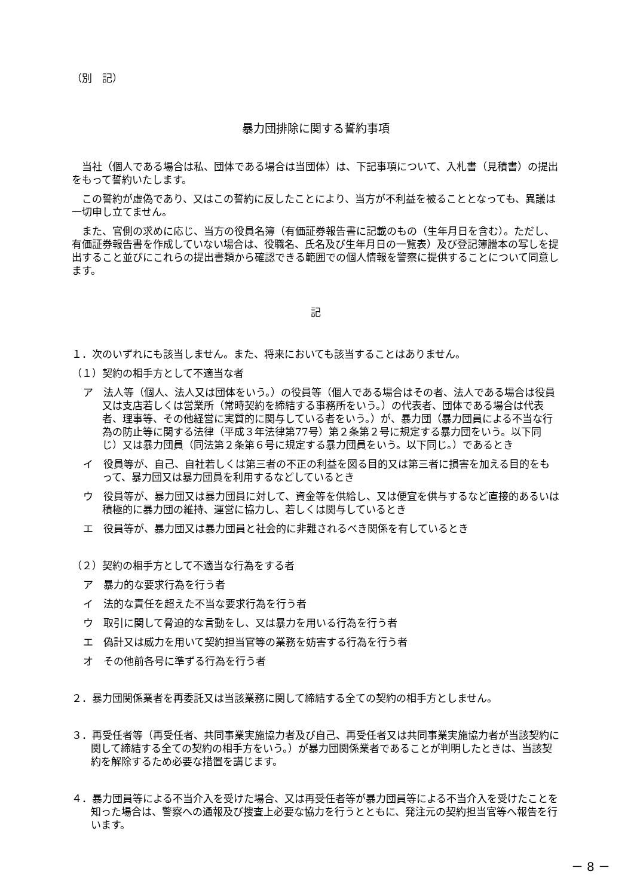（別　記）
暴力団排除に関する誓約事項
当社（個人である場合は私、団体である場合は当団体）は、下記事項について、入札書（見積書）の提出をもって誓約いたします。
この誓約が虚偽であり、又はこの誓約に反したことにより、当方が不利益を被ることとなっても、異議は一切申し立てません。
また、官側の求めに応じ、当方の役員名簿（有価証券報告書に記載のもの（生年月日を含む）。ただし、有価証券報告書を作成していない場合は、役職名、氏名及び生年月日の一覧表）及び登記簿謄本の写しを提出すること並びにこれらの提出書類から確認できる範囲での個人情報を警察に提供することについて同意します。
記
１．次のいずれにも該当しません。また、将来においても該当することはありません。
（１）契約の相手方として不適当な者
ア　法人等（個人、法人又は団体をいう。）の役員等（個人である場合はその者、法人である場合は役員又は支店若しくは営業所（常時契約を締結する事務所をいう。）の代表者、団体である場合は代表者、理事等、その他経営に実質的に関与している者をいう。）が、暴力団（暴力団員による不当な行為の防止等に関する法律（平成３年法律第77号）第２条第２号に規定する暴力団をいう。以下同じ）又は暴力団員（同法第２条第６号に規定する暴力団員をいう。以下同じ。）であるとき
イ　役員等が、自己、自社若しくは第三者の不正の利益を図る目的又は第三者に損害を加える目的をもって、暴力団又は暴力団員を利用するなどしているとき
ウ　役員等が、暴力団又は暴力団員に対して、資金等を供給し、又は便宜を供与するなど直接的あるいは積極的に暴力団の維持、運営に協力し、若しくは関与しているとき
エ　役員等が、暴力団又は暴力団員と社会的に非難されるべき関係を有しているとき
（２）契約の相手方として不適当な行為をする者
ア　暴力的な要求行為を行う者
イ　法的な責任を超えた不当な要求行為を行う者
ウ　取引に関して脅迫的な言動をし、又は暴力を用いる行為を行う者
エ　偽計又は威力を用いて契約担当官等の業務を妨害する行為を行う者
オ　その他前各号に準ずる行為を行う者
２．暴力団関係業者を再委託又は当該業務に関して締結する全ての契約の相手方としません。
３．再受任者等（再受任者、共同事業実施協力者及び自己、再受任者又は共同事業実施協力者が当該契約に関して締結する全ての契約の相手方をいう。）が暴力団関係業者であることが判明したときは、当該契約を解除するため必要な措置を講じます。
４．暴力団員等による不当介入を受けた場合、又は再受任者等が暴力団員等による不当介入を受けたことを知った場合は、警察への通報及び捜査上必要な協力を行うとともに、発注元の契約担当官等へ報告を行います。
－ 8 －